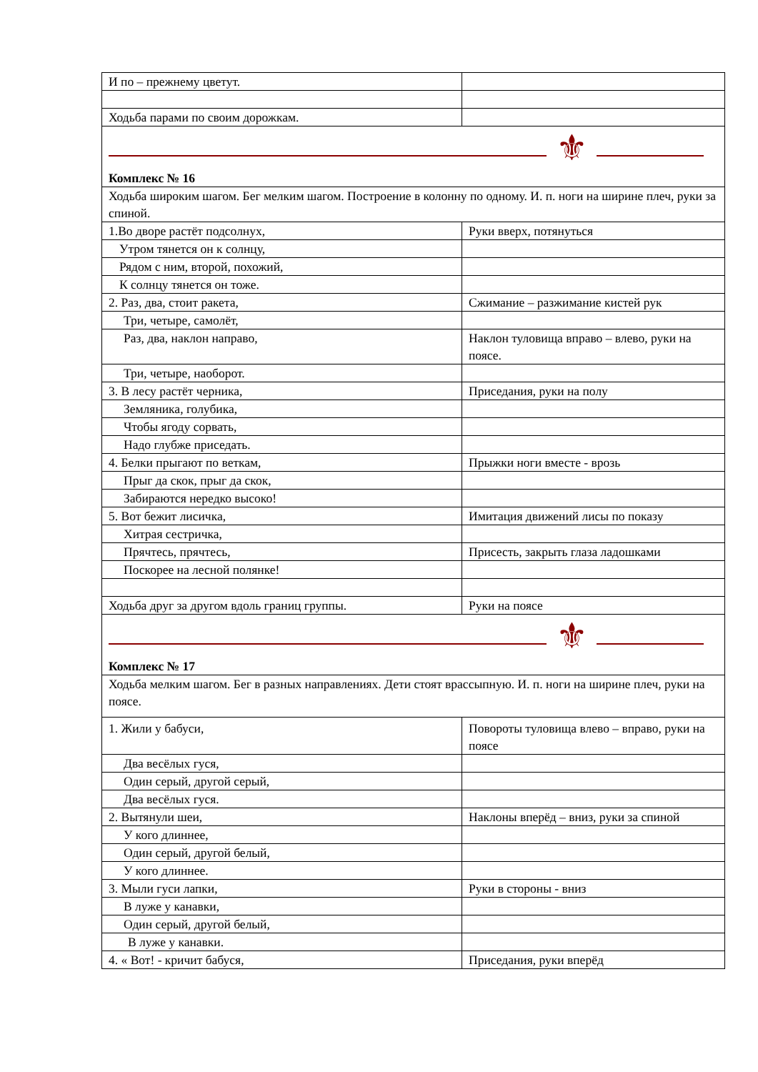| И по – прежнему цветут. | |
| Ходьба парами по своим дорожкам. | |
| ⚜ Комплекс № 16 | |
| Ходьба широким шагом. Бег мелким шагом. Построение в колонну по одному. И. п. ноги на ширине плеч, руки за спиной. | |
| 1.Во дворе растёт подсолнух, | Руки вверх, потянуться |
| Утром тянется он к солнцу, | |
| Рядом с ним, второй, похожий, | |
| К солнцу тянется он тоже. | |
| 2. Раз, два, стоит ракета, | Сжимание – разжимание кистей рук |
| Три, четыре, самолёт, | |
| Раз, два, наклон направо, | Наклон туловища вправо – влево, руки на поясе. |
| Три, четыре, наоборот. | |
| 3. В лесу растёт черника, | Приседания, руки на полу |
| Земляника, голубика, | |
| Чтобы ягоду сорвать, | |
| Надо глубже приседать. | |
| 4. Белки прыгают по веткам, | Прыжки ноги вместе - врозь |
| Прыг да скок, прыг да скок, | |
| Забираются нередко высоко! | |
| 5. Вот бежит лисичка, | Имитация движений лисы по показу |
| Хитрая сестричка, | |
| Прячтесь, прячтесь, | Присесть, закрыть глаза ладошками |
| Поскорее на лесной полянке! | |
| Ходьба друг за другом вдоль границ группы. | Руки на поясе |
| ⚜ Комплекс № 17 | |
| Ходьба мелким шагом. Бег в разных направлениях. Дети стоят врассыпную. И. п. ноги на ширине плеч, руки на поясе. | |
| 1. Жили у бабуси, | Повороты туловища влево – вправо, руки на поясе |
| Два весёлых гуся, | |
| Один серый, другой серый, | |
| Два весёлых гуся. | |
| 2. Вытянули шеи, | Наклоны вперёд – вниз, руки за спиной |
| У кого длиннее, | |
| Один серый, другой белый, | |
| У кого длиннее. | |
| 3. Мыли гуси лапки, | Руки в стороны - вниз |
| В луже у канавки, | |
| Один серый, другой белый, | |
| В луже у канавки. | |
| 4. « Вот! - кричит бабуся, | Приседания, руки вперёд |